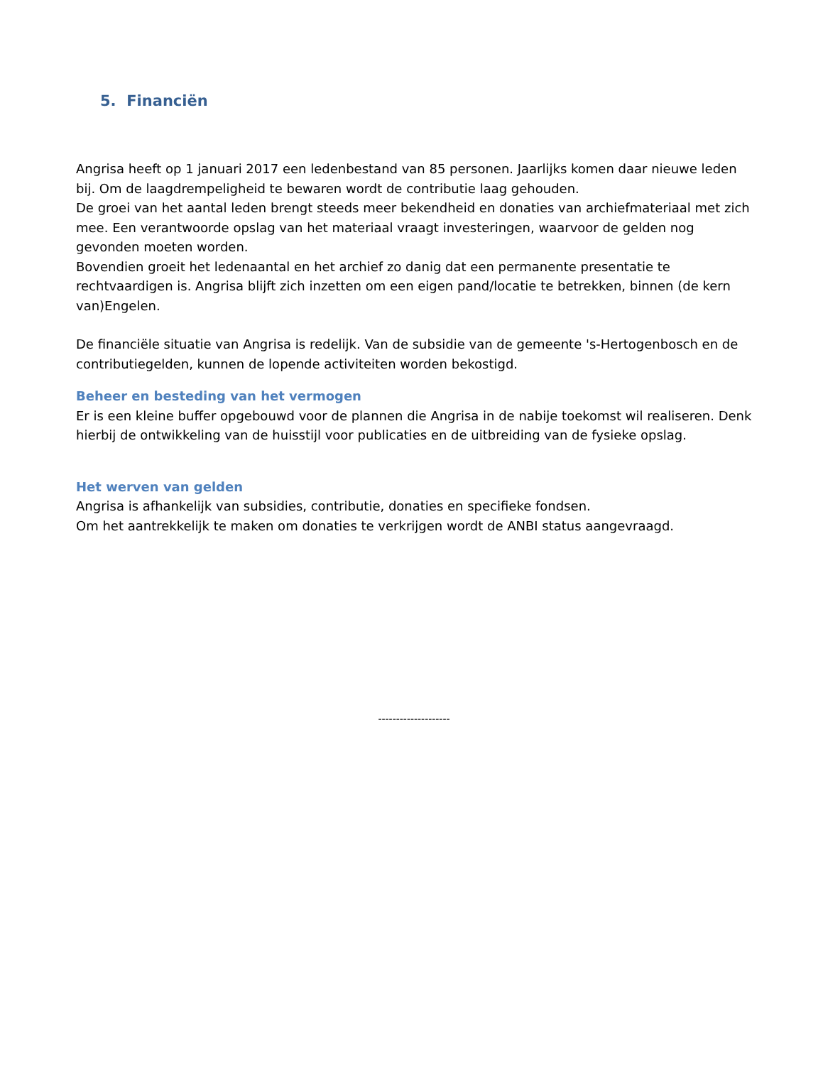5. Financiën
Angrisa heeft op 1 januari 2017 een ledenbestand van 85 personen. Jaarlijks komen daar nieuwe leden bij. Om de laagdrempeligheid te bewaren wordt de contributie laag gehouden.
De groei van het aantal leden brengt steeds meer bekendheid en donaties van archiefmateriaal met zich mee. Een verantwoorde opslag van het materiaal vraagt investeringen, waarvoor de gelden nog gevonden moeten worden.
Bovendien groeit het ledenaantal en het archief zo danig dat een permanente presentatie te rechtvaardigen is. Angrisa blijft zich inzetten om een eigen pand/locatie te betrekken, binnen (de kern van)Engelen.
De financiële situatie van Angrisa is redelijk. Van de subsidie van de gemeente 's-Hertogenbosch en de contributiegelden, kunnen de lopende activiteiten worden bekostigd.
Beheer en besteding van het vermogen
Er is een kleine buffer opgebouwd voor de plannen die Angrisa in de nabije toekomst wil realiseren. Denk hierbij de ontwikkeling van de huisstijl voor publicaties en de uitbreiding van de fysieke opslag.
Het werven van gelden
Angrisa is afhankelijk van subsidies, contributie, donaties en specifieke fondsen.
Om het aantrekkelijk te maken om donaties te verkrijgen wordt de ANBI status aangevraagd.
--------------------